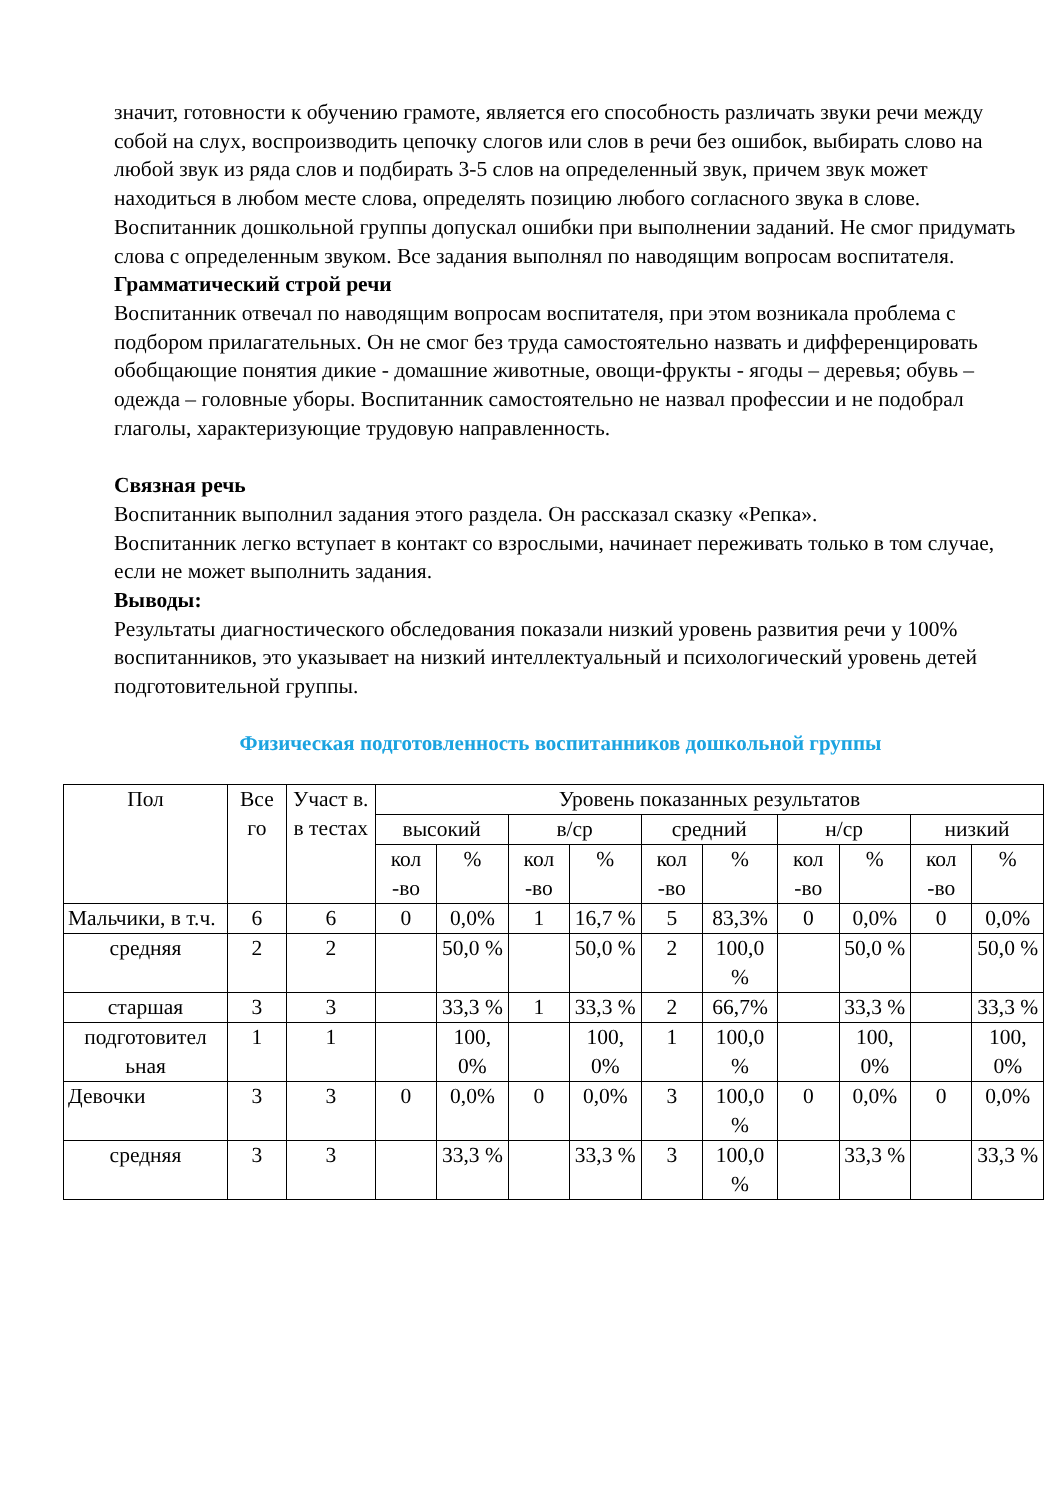значит, готовности к обучению грамоте, является его способность различать звуки речи между собой на слух, воспроизводить цепочку слогов или слов в речи без ошибок, выбирать слово на любой звук из ряда слов и подбирать 3-5 слов на определенный звук, причем звук может находиться в любом месте слова, определять позицию любого согласного звука в слове.
Воспитанник дошкольной группы допускал ошибки при выполнении заданий. Не смог придумать слова с определенным звуком. Все задания выполнял по наводящим вопросам воспитателя.
Грамматический строй речи
Воспитанник отвечал по наводящим вопросам воспитателя, при этом возникала проблема с подбором прилагательных. Он не смог без труда самостоятельно назвать и дифференцировать обобщающие понятия дикие - домашние животные, овощи-фрукты - ягоды – деревья; обувь – одежда – головные уборы. Воспитанник самостоятельно не назвал профессии и не подобрал глаголы, характеризующие трудовую направленность.
Связная речь
Воспитанник выполнил задания этого раздела. Он рассказал сказку «Репка».
Воспитанник легко вступает в контакт со взрослыми, начинает переживать только в том случае, если не может выполнить задания.
Выводы:
Результаты диагностического обследования показали низкий уровень развития речи у 100% воспитанников, это указывает на низкий интеллектуальный и психологический уровень детей подготовительной группы.
Физическая подготовленность воспитанников дошкольной группы
| Пол | Все го | Участ в. в тестах | Уровень показанных результатов | | | | | | | | | |
| --- | --- | --- | --- | --- | --- | --- | --- | --- | --- | --- | --- | --- |
| | | | высокий | | в/ср | | средний | | н/ср | | низкий | |
| | | | кол -во | % | кол -во | % | кол -во | % | кол -во | % | кол -во | % |
| Мальчики, в т.ч. | 6 | 6 | 0 | 0,0% | 1 | 16,7 % | 5 | 83,3% | 0 | 0,0% | 0 | 0,0% |
| средняя | 2 | 2 | | 50,0 % | | 50,0 % | 2 | 100,0 % | | 50,0 % | | 50,0 % |
| старшая | 3 | 3 | | 33,3 % | 1 | 33,3 % | 2 | 66,7% | | 33,3 % | | 33,3 % |
| подготовител ьная | 1 | 1 | | 100, 0% | | 100, 0% | 1 | 100,0 % | | 100, 0% | | 100, 0% |
| Девочки | 3 | 3 | 0 | 0,0% | 0 | 0,0% | 3 | 100,0 % | 0 | 0,0% | 0 | 0,0% |
| средняя | 3 | 3 | | 33,3 % | | 33,3 % | 3 | 100,0 % | | 33,3 % | | 33,3 % |